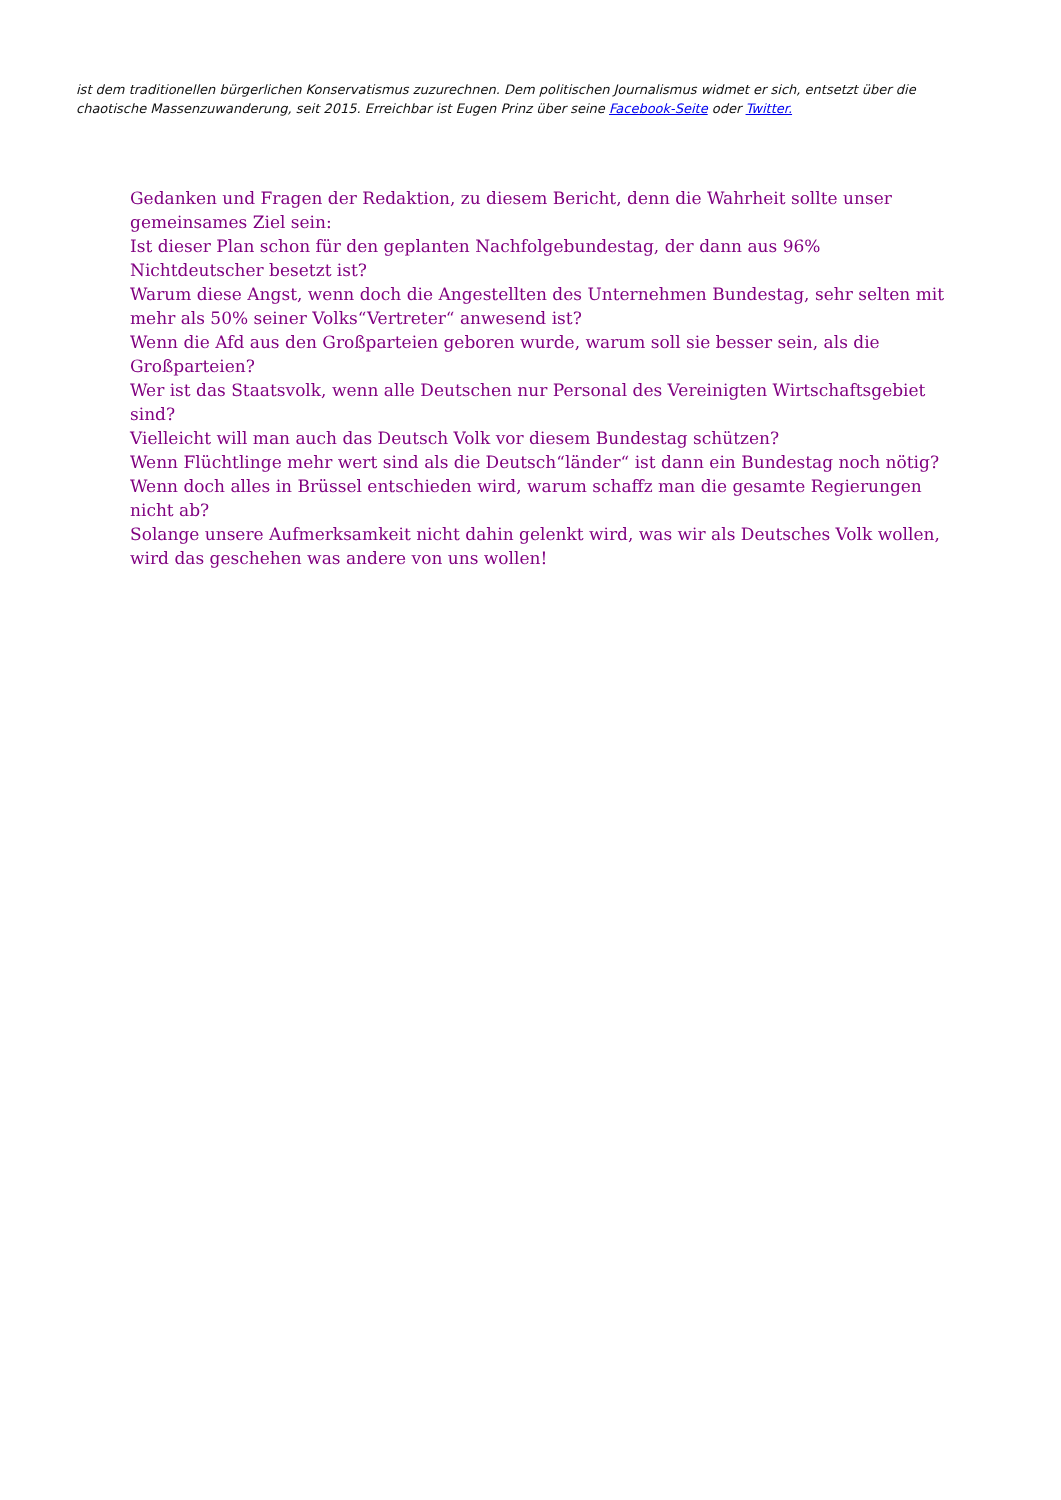ist dem traditionellen bürgerlichen Konservatismus zuzurechnen. Dem politischen Journalismus widmet er sich, entsetzt über die chaotische Massenzuwanderung, seit 2015. Erreichbar ist Eugen Prinz über seine Facebook-Seite oder Twitter.
Gedanken und Fragen der Redaktion, zu diesem Bericht, denn die Wahrheit sollte unser gemeinsames Ziel sein:
Ist dieser Plan schon für den geplanten Nachfolgebundestag, der dann aus 96% Nichtdeutscher besetzt ist?
Warum diese Angst, wenn doch die Angestellten des Unternehmen Bundestag, sehr selten mit mehr als 50% seiner Volks“Vertreter“ anwesend ist?
Wenn die Afd aus den Großparteien geboren wurde, warum soll sie besser sein, als die Großparteien?
Wer ist das Staatsvolk, wenn alle Deutschen nur Personal des Vereinigten Wirtschaftsgebiet sind?
Vielleicht will man auch das Deutsch Volk vor diesem Bundestag schützen?
Wenn Flüchtlinge mehr wert sind als die Deutsch“länder“ ist dann ein Bundestag noch nötig?
Wenn doch alles in Brüssel entschieden wird, warum schaffz man die gesamte Regierungen nicht ab?
Solange unsere Aufmerksamkeit nicht dahin gelenkt wird, was wir als Deutsches Volk wollen, wird das geschehen was andere von uns wollen!